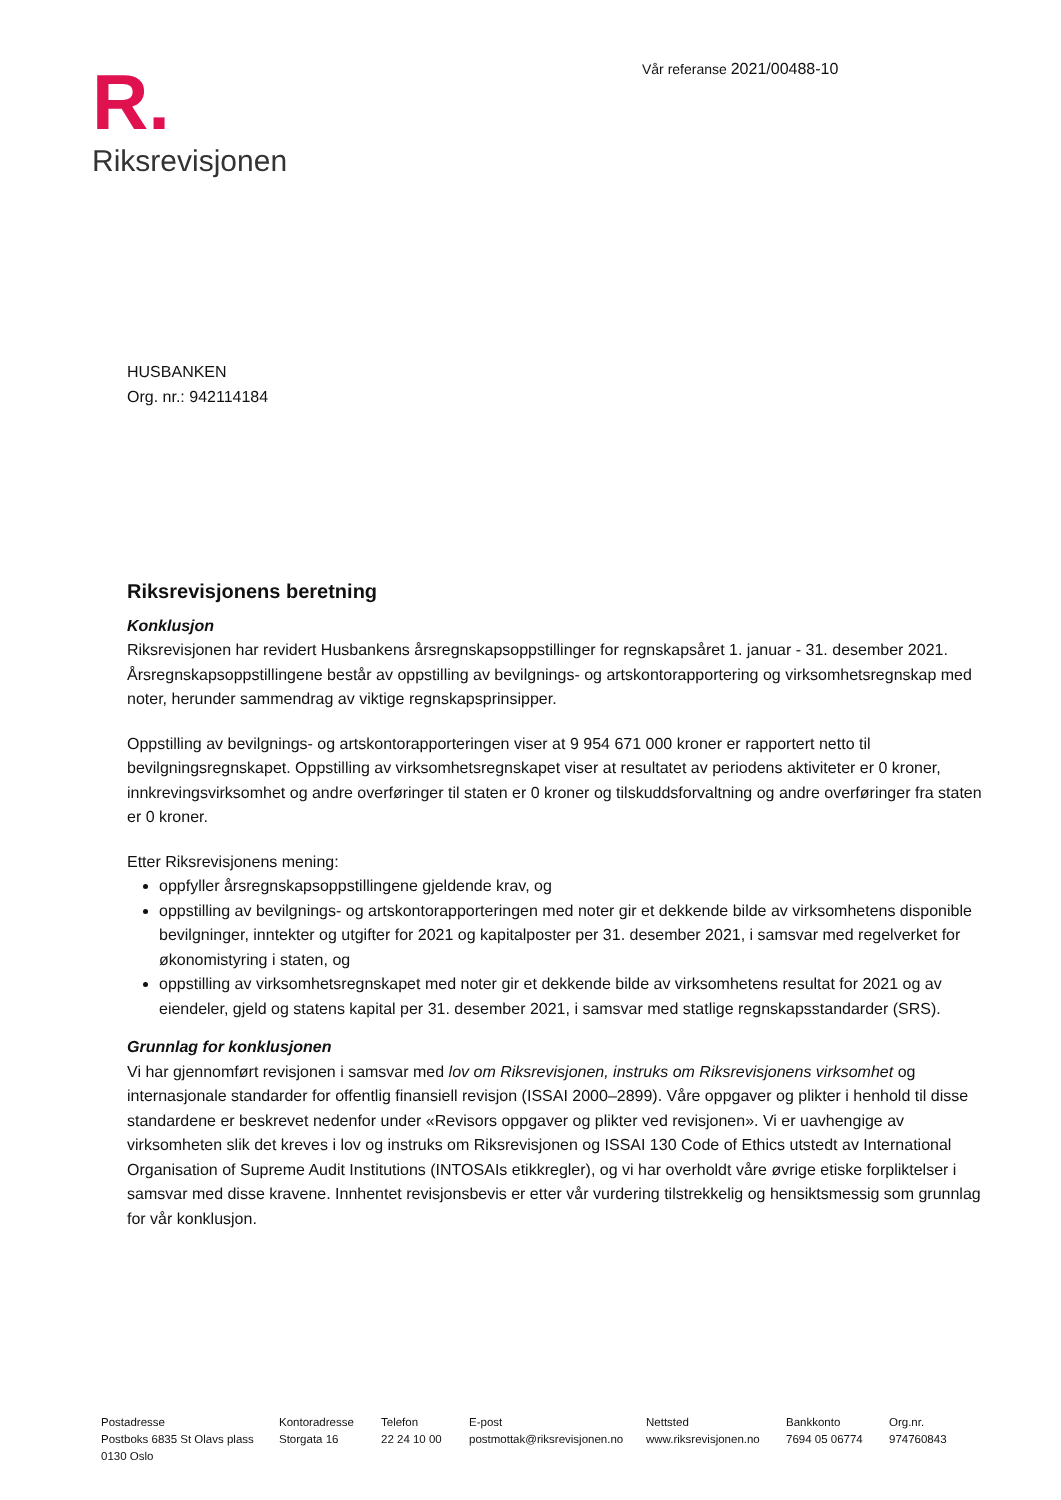Vår referanse 2021/00488-10
R.
Riksrevisjonen
HUSBANKEN
Org. nr.: 942114184
Riksrevisjonens beretning
Konklusjon
Riksrevisjonen har revidert Husbankens årsregnskapsoppstillinger for regnskapsåret 1. januar - 31. desember 2021. Årsregnskapsoppstillingene består av oppstilling av bevilgnings- og artskontorapportering og virksomhetsregnskap med noter, herunder sammendrag av viktige regnskapsprinsipper.
Oppstilling av bevilgnings- og artskontorapporteringen viser at 9 954 671 000 kroner er rapportert netto til bevilgningsregnskapet. Oppstilling av virksomhetsregnskapet viser at resultatet av periodens aktiviteter er 0 kroner, innkrevingsvirksomhet og andre overføringer til staten er 0 kroner og tilskuddsforvaltning og andre overføringer fra staten er 0 kroner.
Etter Riksrevisjonens mening:
oppfyller årsregnskapsoppstillingene gjeldende krav, og
oppstilling av bevilgnings- og artskontorapporteringen med noter gir et dekkende bilde av virksomhetens disponible bevilgninger, inntekter og utgifter for 2021 og kapitalposter per 31. desember 2021, i samsvar med regelverket for økonomistyring i staten, og
oppstilling av virksomhetsregnskapet med noter gir et dekkende bilde av virksomhetens resultat for 2021 og av eiendeler, gjeld og statens kapital per 31. desember 2021, i samsvar med statlige regnskapsstandarder (SRS).
Grunnlag for konklusjonen
Vi har gjennomført revisjonen i samsvar med lov om Riksrevisjonen, instruks om Riksrevisjonens virksomhet og internasjonale standarder for offentlig finansiell revisjon (ISSAI 2000–2899). Våre oppgaver og plikter i henhold til disse standardene er beskrevet nedenfor under «Revisors oppgaver og plikter ved revisjonen». Vi er uavhengige av virksomheten slik det kreves i lov og instruks om Riksrevisjonen og ISSAI 130 Code of Ethics utstedt av International Organisation of Supreme Audit Institutions (INTOSAIs etikkregler), og vi har overholdt våre øvrige etiske forpliktelser i samsvar med disse kravene. Innhentet revisjonsbevis er etter vår vurdering tilstrekkelig og hensiktsmessig som grunnlag for vår konklusjon.
Postadresse
Postboks 6835 St Olavs plass
0130 Oslo
Kontoradresse
Storgata 16
Telefon
22 24 10 00
E-post
postmottak@riksrevisjonen.no
Nettsted
www.riksrevisjonen.no
Bankkonto
7694 05 06774
Org.nr.
974760843